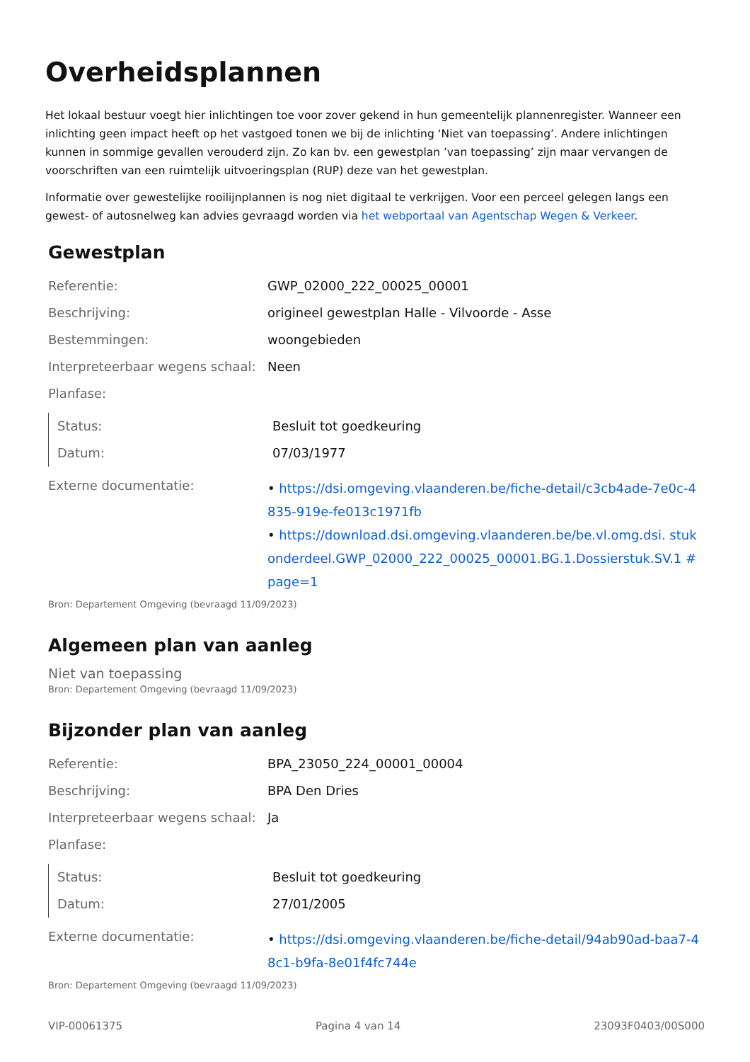Overheidsplannen
Het lokaal bestuur voegt hier inlichtingen toe voor zover gekend in hun gemeentelijk plannenregister. Wanneer een inlichting geen impact heeft op het vastgoed tonen we bij de inlichting ‘Niet van toepassing’. Andere inlichtingen kunnen in sommige gevallen verouderd zijn. Zo kan bv. een gewestplan ’van toepassing’ zijn maar vervangen de voorschriften van een ruimtelijk uitvoeringsplan (RUP) deze van het gewestplan.
Informatie over gewestelijke rooilijnplannen is nog niet digitaal te verkrijgen. Voor een perceel gelegen langs een gewest- of autosnelweg kan advies gevraagd worden via het webportaal van Agentschap Wegen & Verkeer.
Gewestplan
| Referentie: | GWP_02000_222_00025_00001 |
| Beschrijving: | origineel gewestplan Halle - Vilvoorde - Asse |
| Bestemmingen: | woongebieden |
| Interpreteerbaar wegens schaal: | Neen |
| Planfase: | |
| Status: | Besluit tot goedkeuring |
| Datum: | 07/03/1977 |
| Externe documentatie: | • https://dsi.omgeving.vlaanderen.be/fiche-detail/c3cb4ade-7e0c-4835-919e-fe013c1971fb • https://download.dsi.omgeving.vlaanderen.be/be.vl.omg.dsi. stukonderdeel.GWP_02000_222_00025_00001.BG.1.Dossierstuk.SV.1 #page=1 |
Bron: Departement Omgeving (bevraagd 11/09/2023)
Algemeen plan van aanleg
Niet van toepassing
Bron: Departement Omgeving (bevraagd 11/09/2023)
Bijzonder plan van aanleg
| Referentie: | BPA_23050_224_00001_00004 |
| Beschrijving: | BPA Den Dries |
| Interpreteerbaar wegens schaal: | Ja |
| Planfase: | |
| Status: | Besluit tot goedkeuring |
| Datum: | 27/01/2005 |
| Externe documentatie: | • https://dsi.omgeving.vlaanderen.be/fiche-detail/94ab90ad-baa7-48c1-b9fa-8e01f4fc744e |
Bron: Departement Omgeving (bevraagd 11/09/2023)
VIP-00061375 Pagina 4 van 14 23093F0403/00S000